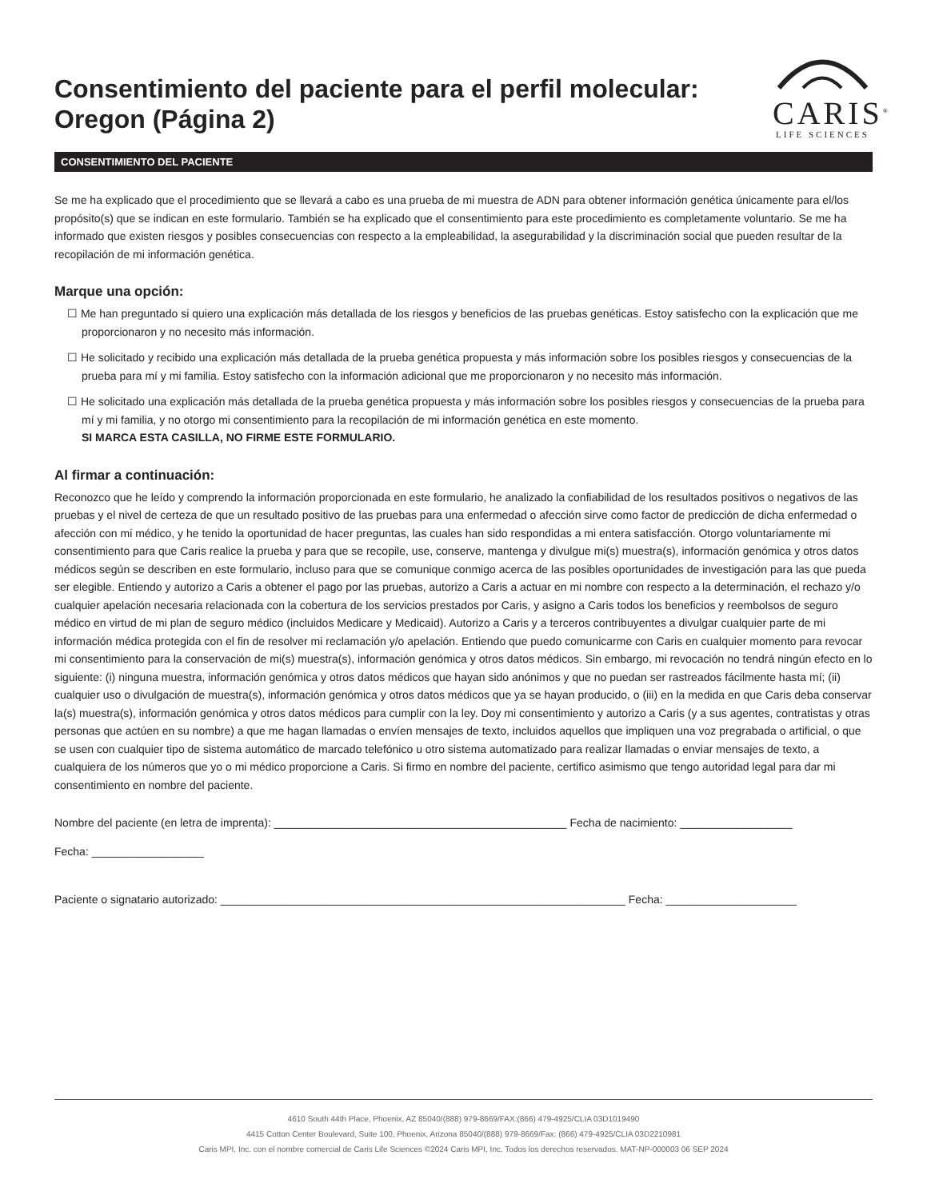Consentimiento del paciente para el perfil molecular:
Oregon (Página 2)
CARIS<sup>®</sup>
LIFE SCIENCES
CONSENTIMIENTO DEL PACIENTE
Se me ha explicado que el procedimiento que se llevará a cabo es una prueba de mi muestra de ADN para obtener información genética únicamente para el/los propósito(s) que se indican en este formulario. También se ha explicado que el consentimiento para este procedimiento es completamente voluntario. Se me ha informado que existen riesgos y posibles consecuencias con respecto a la empleabilidad, la asegurabilidad y la discriminación social que pueden resultar de la recopilación de mi información genética.
Marque una opción:
☐ Me han preguntado si quiero una explicación más detallada de los riesgos y beneficios de las pruebas genéticas. Estoy satisfecho con la explicación que me proporcionaron y no necesito más información.
☐ He solicitado y recibido una explicación más detallada de la prueba genética propuesta y más información sobre los posibles riesgos y consecuencias de la prueba para mí y mi familia. Estoy satisfecho con la información adicional que me proporcionaron y no necesito más información.
☐ He solicitado una explicación más detallada de la prueba genética propuesta y más información sobre los posibles riesgos y consecuencias de la prueba para mí y mi familia, y no otorgo mi consentimiento para la recopilación de mi información genética en este momento.
SI MARCA ESTA CASILLA, NO FIRME ESTE FORMULARIO.
Al firmar a continuación:
Reconozco que he leído y comprendo la información proporcionada en este formulario, he analizado la confiabilidad de los resultados positivos o negativos de las pruebas y el nivel de certeza de que un resultado positivo de las pruebas para una enfermedad o afección sirve como factor de predicción de dicha enfermedad o afección con mi médico, y he tenido la oportunidad de hacer preguntas, las cuales han sido respondidas a mi entera satisfacción. Otorgo voluntariamente mi consentimiento para que Caris realice la prueba y para que se recopile, use, conserve, mantenga y divulgue mi(s) muestra(s), información genómica y otros datos médicos según se describen en este formulario, incluso para que se comunique conmigo acerca de las posibles oportunidades de investigación para las que pueda ser elegible. Entiendo y autorizo a Caris a obtener el pago por las pruebas, autorizo a Caris a actuar en mi nombre con respecto a la determinación, el rechazo y/o cualquier apelación necesaria relacionada con la cobertura de los servicios prestados por Caris, y asigno a Caris todos los beneficios y reembolsos de seguro médico en virtud de mi plan de seguro médico (incluidos Medicare y Medicaid). Autorizo a Caris y a terceros contribuyentes a divulgar cualquier parte de mi información médica protegida con el fin de resolver mi reclamación y/o apelación. Entiendo que puedo comunicarme con Caris en cualquier momento para revocar mi consentimiento para la conservación de mi(s) muestra(s), información genómica y otros datos médicos. Sin embargo, mi revocación no tendrá ningún efecto en lo siguiente: (i) ninguna muestra, información genómica y otros datos médicos que hayan sido anónimos y que no puedan ser rastreados fácilmente hasta mí; (ii) cualquier uso o divulgación de muestra(s), información genómica y otros datos médicos que ya se hayan producido, o (iii) en la medida en que Caris deba conservar la(s) muestra(s), información genómica y otros datos médicos para cumplir con la ley. Doy mi consentimiento y autorizo a Caris (y a sus agentes, contratistas y otras personas que actúen en su nombre) a que me hagan llamadas o envíen mensajes de texto, incluidos aquellos que impliquen una voz pregrabada o artificial, o que se usen con cualquier tipo de sistema automático de marcado telefónico u otro sistema automatizado para realizar llamadas o enviar mensajes de texto, a cualquiera de los números que yo o mi médico proporcione a Caris. Si firmo en nombre del paciente, certifico asimismo que tengo autoridad legal para dar mi consentimiento en nombre del paciente.
Nombre del paciente (en letra de imprenta): _______________________________________________ Fecha de nacimiento: __________________
Fecha: __________________
Paciente o signatario autorizado: _________________________________________________________________ Fecha: _____________________
4610 South 44th Place, Phoenix, AZ 85040/(888) 979-8669/FAX:(866) 479-4925/CLIA 03D1019490
4415 Cotton Center Boulevard, Suite 100, Phoenix, Arizona 85040/(888) 979-8669/Fax: (866) 479-4925/CLIA 03D2210981
Caris MPI, Inc. con el nombre comercial de Caris Life Sciences ©2024 Caris MPI, Inc. Todos los derechos reservados. MAT-NP-000003 06 SEP 2024